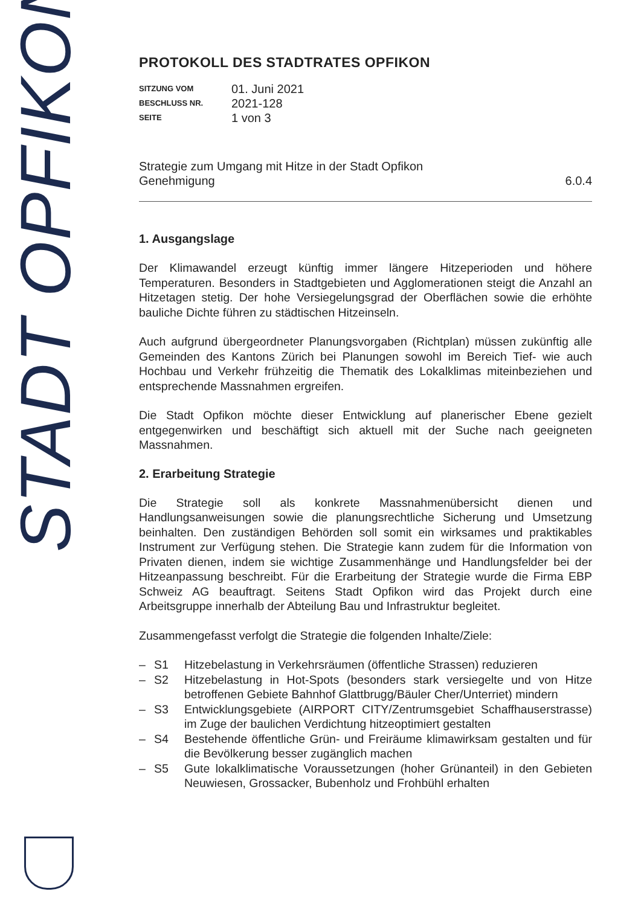STADT OPFIKON
PROTOKOLL DES STADTRATES OPFIKON
SITZUNG VOM
01. Juni 2021
BESCHLUSS NR.
2021-128
SEITE
1 von 3
Strategie zum Umgang mit Hitze in der Stadt Opfikon
Genehmigung
6.0.4
1. Ausgangslage
Der Klimawandel erzeugt künftig immer längere Hitzeperioden und höhere Temperaturen. Besonders in Stadtgebieten und Agglomerationen steigt die Anzahl an Hitzetagen stetig. Der hohe Versiegelungsgrad der Oberflächen sowie die erhöhte bauliche Dichte führen zu städtischen Hitzeinseln.
Auch aufgrund übergeordneter Planungsvorgaben (Richtplan) müssen zukünftig alle Gemeinden des Kantons Zürich bei Planungen sowohl im Bereich Tief- wie auch Hochbau und Verkehr frühzeitig die Thematik des Lokalklimas miteinbeziehen und entsprechende Massnahmen ergreifen.
Die Stadt Opfikon möchte dieser Entwicklung auf planerischer Ebene gezielt entgegenwirken und beschäftigt sich aktuell mit der Suche nach geeigneten Massnahmen.
2. Erarbeitung Strategie
Die Strategie soll als konkrete Massnahmenübersicht dienen und Handlungsanweisungen sowie die planungsrechtliche Sicherung und Umsetzung beinhalten. Den zuständigen Behörden soll somit ein wirksames und praktikables Instrument zur Verfügung stehen. Die Strategie kann zudem für die Information von Privaten dienen, indem sie wichtige Zusammenhänge und Handlungsfelder bei der Hitzeanpassung beschreibt. Für die Erarbeitung der Strategie wurde die Firma EBP Schweiz AG beauftragt. Seitens Stadt Opfikon wird das Projekt durch eine Arbeitsgruppe innerhalb der Abteilung Bau und Infrastruktur begleitet.
Zusammengefasst verfolgt die Strategie die folgenden Inhalte/Ziele:
– S1 Hitzebelastung in Verkehrsräumen (öffentliche Strassen) reduzieren
– S2 Hitzebelastung in Hot-Spots (besonders stark versiegelte und von Hitze betroffenen Gebiete Bahnhof Glattbrugg/Bäuler Cher/Unterriet) mindern
– S3 Entwicklungsgebiete (AIRPORT CITY/Zentrumsgebiet Schaffhauserstrasse) im Zuge der baulichen Verdichtung hitzeoptimiert gestalten
– S4 Bestehende öffentliche Grün- und Freiräume klimawirksam gestalten und für die Bevölkerung besser zugänglich machen
– S5 Gute lokalklimatische Voraussetzungen (hoher Grünanteil) in den Gebieten Neuwiesen, Grossacker, Bubenholz und Frohbühl erhalten